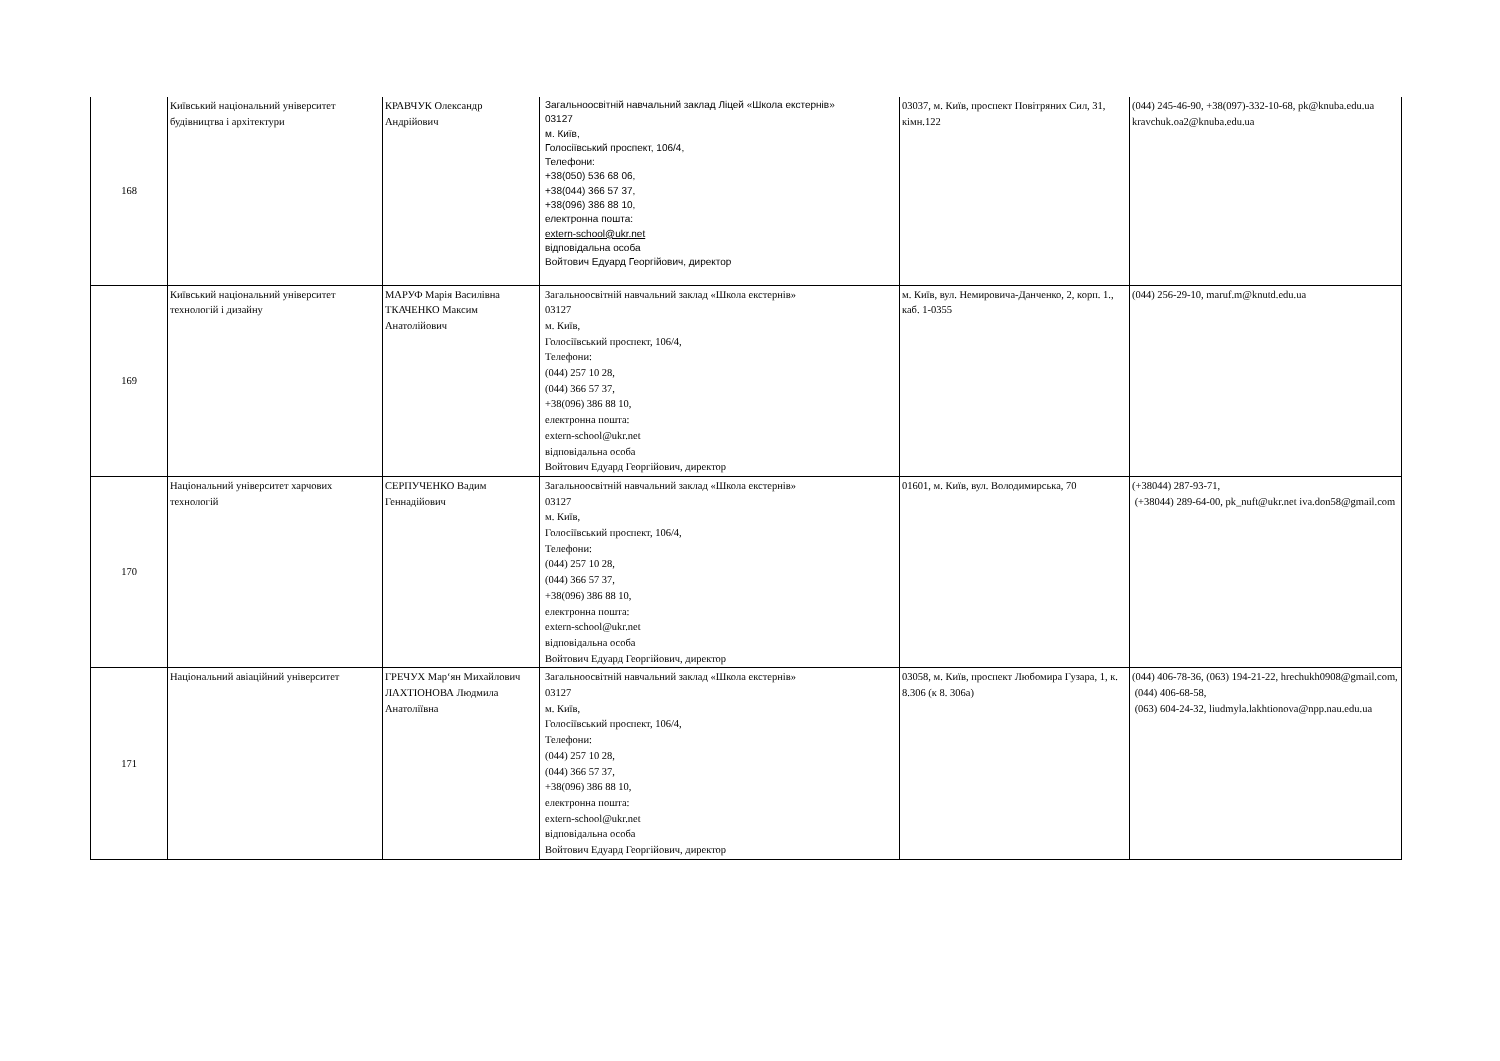| 168 | Київський національний університет будівництва і архітектури | КРАВЧУК Олександр Андрійович | Загальноосвітній навчальний заклад Ліцей «Школа екстернів» 03127 м. Київ, Голосіївський проспект, 106/4, Телефони: +38(050) 536 68 06, +38(044) 366 57 37, +38(096) 386 88 10, електронна пошта: extern-school@ukr.net відповідальна особа Войтович Едуард Георгійович, директор | 03037, м. Київ, проспект Повітряних Сил, 31, кімн.122 | (044) 245-46-90, +38(097)-332-10-68, pk@knuba.edu.ua kravchuk.oa2@knuba.edu.ua |
| 169 | Київський національний університет технологій і дизайну | МАРУФ Марія Василівна ТКАЧЕНКО Максим Анатолійович | Загальноосвітній навчальний заклад «Школа екстернів» 03127 м. Київ, Голосіївський проспект, 106/4, Телефони: (044) 257 10 28, (044) 366 57 37, +38(096) 386 88 10, електронна пошта: extern-school@ukr.net відповідальна особа Войтович Едуард Георгійович, директор | м. Київ, вул. Немировича-Данченко, 2, корп. 1., каб. 1-0355 | (044) 256-29-10, maruf.m@knutd.edu.ua |
| 170 | Національний університет харчових технологій | СЕРПУЧЕНКО Вадим Геннадійович | Загальноосвітній навчальний заклад «Школа екстернів» 03127 м. Київ, Голосіївський проспект, 106/4, Телефони: (044) 257 10 28, (044) 366 57 37, +38(096) 386 88 10, електронна пошта: extern-school@ukr.net відповідальна особа Войтович Едуард Георгійович, директор | 01601, м. Київ, вул. Володимирська, 70 | (+38044) 287-93-71, (+38044) 289-64-00, pk_nuft@ukr.net iva.don58@gmail.com |
| 171 | Національний авіаційний університет | ГРЕЧУХ Мар‘ян Михайлович ЛАХТІОНОВА Людмила Анатоліївна | Загальноосвітній навчальний заклад «Школа екстернів» 03127 м. Київ, Голосіївський проспект, 106/4, Телефони: (044) 257 10 28, (044) 366 57 37, +38(096) 386 88 10, електронна пошта: extern-school@ukr.net відповідальна особа Войтович Едуард Георгійович, директор | 03058, м. Київ, проспект Любомира Гузара, 1, к. 8.306 (к 8. 306а) | (044) 406-78-36, (063) 194-21-22, hrechukh0908@gmail.com, (044) 406-68-58, (063) 604-24-32, liudmyla.lakhtionova@npp.nau.edu.ua |